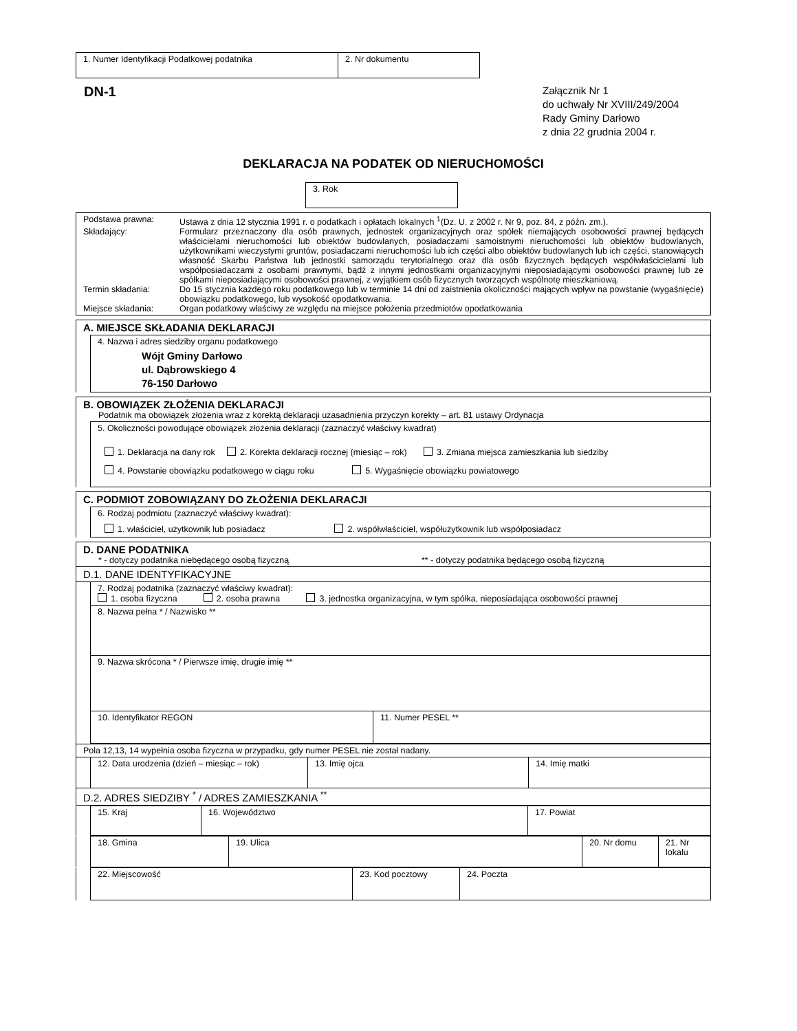| 1. Numer Identyfikacji Podatkowej podatnika | 2. Nr dokumentu |
DN-1
Załącznik Nr 1
do uchwały Nr XVIII/249/2004
Rady Gminy Darłowo
z dnia 22 grudnia 2004 r.
DEKLARACJA NA PODATEK OD NIERUCHOMOŚCI
| 3. Rok |
| Podstawa prawna: Ustawa z dnia 12 stycznia 1991 r. o podatkach i opłatach lokalnych <sup>1</sup>(Dz. U. z 2002 r. Nr 9, poz. 84, z późn. zm.). Składający: Formularz przeznaczony dla osób prawnych, jednostek organizacyjnych oraz spółek niemających osobowości prawnej będących właścicielami nieruchomości lub obiektów budowlanych, posiadaczami samoistnymi nieruchomości lub obiektów budowlanych, użytkownikami wieczystymi gruntów, posiadaczami nieruchomości lub ich części albo obiektów budowlanych lub ich części, stanowiących własność Skarbu Państwa lub jednostki samorządu terytorialnego oraz dla osób fizycznych będących współwłaścicielami lub współposiadaczami z osobami prawnymi, bądź z innymi jednostkami organizacyjnymi nieposiadającymi osobowości prawnej lub ze spółkami nieposiadającymi osobowości prawnej, z wyjątkiem osób fizycznych tworzących wspólnotę mieszkaniową. Termin składania: Do 15 stycznia każdego roku podatkowego lub w terminie 14 dni od zaistnienia okoliczności mających wpływ na powstanie (wygaśnięcie) obowiązku podatkowego, lub wysokość opodatkowania. Miejsce składania: Organ podatkowy właściwy ze względu na miejsce położenia przedmiotów opodatkowania |
| A. MIEJSCE SKŁADANIA DEKLARACJI | |
| | 4. Nazwa i adres siedziby organu podatkowego Wójt Gminy Darłowo ul. Dąbrowskiego 4 76-150 Darłowo |
| B. OBOWIĄZEK ZŁOŻENIA DEKLARACJI Podatnik ma obowiązek złożenia wraz z korektą deklaracji uzasadnienia przyczyn korekty – art. 81 ustawy Ordynacja | |
| | 5. Okoliczności powodujące obowiązek złożenia deklaracji (zaznaczyć właściwy kwadrat) 1. Deklaracja na dany rok 2. Korekta deklaracji rocznej (miesiąc – rok) 3. Zmiana miejsca zamieszkania lub siedziby 4. Powstanie obowiązku podatkowego w ciągu roku 5. Wygaśnięcie obowiązku powiatowego |
| C. PODMIOT ZOBOWIĄZANY DO ZŁOŻENIA DEKLARACJI | |
| | 6. Rodzaj podmiotu (zaznaczyć właściwy kwadrat): 1. właściciel, użytkownik lub posiadacz 2. współwłaściciel, współużytkownik lub współposiadacz |
| D. DANE PODATNIKA * - dotyczy podatnika niebędącego osobą fizyczną ** - dotyczy podatnika będącego osobą fizyczną | | |
| D.1. DANE IDENTYFIKACYJNE | | |
| | 7. Rodzaj podatnika (zaznaczyć właściwy kwadrat): 1. osoba fizyczna 2. osoba prawna 3. jednostka organizacyjna, w tym spółka, nieposiadająca osobowości prawnej | |
| | 8. Nazwa pełna * / Nazwisko ** | |
| | 9. Nazwa skrócona * / Pierwsze imię, drugie imię ** | |
| | 10. Identyfikator REGON | 11. Numer PESEL ** |
| Pola 12,13, 14 wypełnia osoba fizyczna w przypadku, gdy numer PESEL nie został nadany. | | | |
| | 12. Data urodzenia (dzień – miesiąc – rok) | 13. Imię ojca | 14. Imię matki |
| D.2. ADRES SIEDZIBY <sup>*</sup> / ADRES ZAMIESZKANIA <sup>**</sup> | | | |
| | 15. Kraj | 16. Województwo | 17. Powiat |
| | 18. Gmina | 19. Ulica | 20. Nr domu | 21. Nr lokalu |
| | 22. Miejscowość | 23. Kod pocztowy | 24. Poczta |